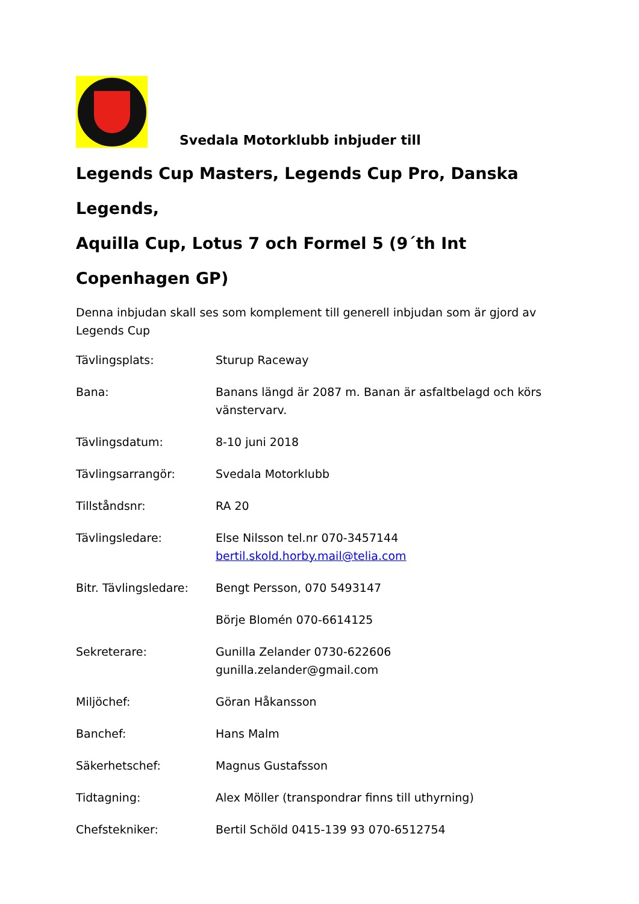Svedala Motorklubb inbjuder till
Legends Cup Masters, Legends Cup Pro, Danska Legends,
Aquilla Cup, Lotus 7 och Formel 5 (9´th Int Copenhagen GP)
Denna inbjudan skall ses som komplement till generell inbjudan som är gjord av Legends Cup
| Tävlingsplats: | Sturup Raceway |
| Bana: | Banans längd är 2087 m. Banan är asfaltbelagd och körs vänstervarv. |
| Tävlingsdatum: | 8-10 juni 2018 |
| Tävlingsarrangör: | Svedala Motorklubb |
| Tillståndsnr: | RA 20 |
| Tävlingsledare: | Else Nilsson tel.nr 070-3457144 bertil.skold.horby.mail@telia.com |
| Bitr. Tävlingsledare: | Bengt Persson, 070 5493147 |
| | Börje Blomén 070-6614125 |
| Sekreterare: | Gunilla Zelander 0730-622606 gunilla.zelander@gmail.com |
| Miljöchef: | Göran Håkansson |
| Banchef: | Hans Malm |
| Säkerhetschef: | Magnus Gustafsson |
| Tidtagning: | Alex Möller (transpondrar finns till uthyrning) |
| Chefstekniker: | Bertil Schöld 0415-139 93 070-6512754 |